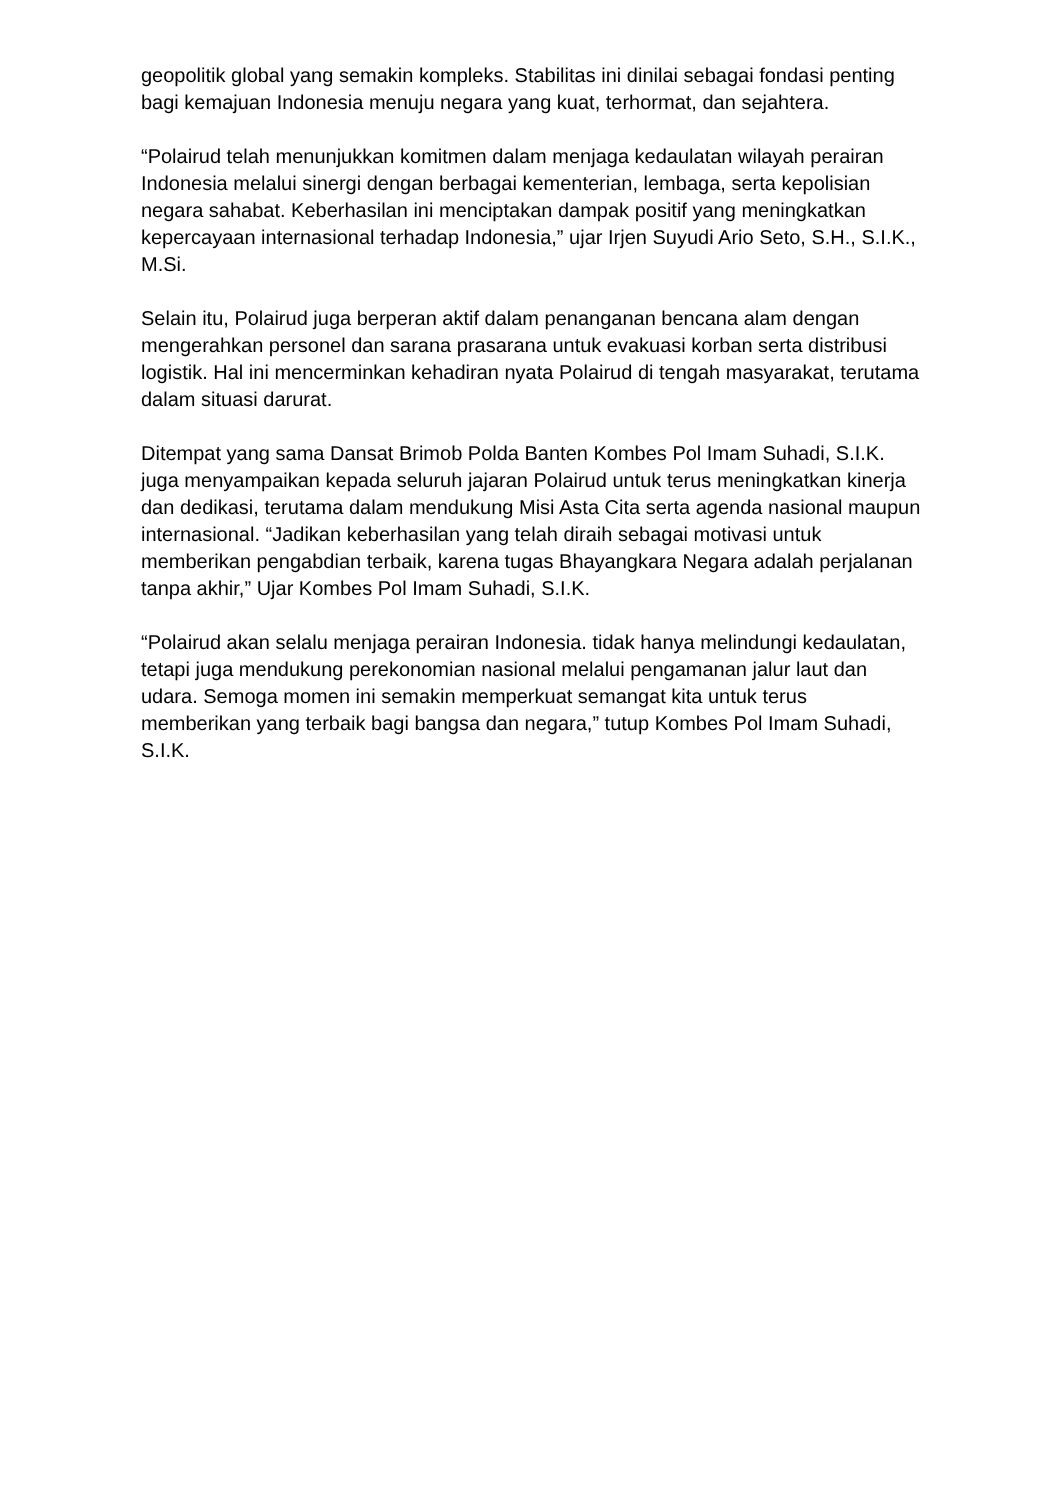geopolitik global yang semakin kompleks. Stabilitas ini dinilai sebagai fondasi penting bagi kemajuan Indonesia menuju negara yang kuat, terhormat, dan sejahtera.
“Polairud telah menunjukkan komitmen dalam menjaga kedaulatan wilayah perairan Indonesia melalui sinergi dengan berbagai kementerian, lembaga, serta kepolisian negara sahabat. Keberhasilan ini menciptakan dampak positif yang meningkatkan kepercayaan internasional terhadap Indonesia,” ujar Irjen Suyudi Ario Seto, S.H., S.I.K., M.Si.
Selain itu, Polairud juga berperan aktif dalam penanganan bencana alam dengan mengerahkan personel dan sarana prasarana untuk evakuasi korban serta distribusi logistik. Hal ini mencerminkan kehadiran nyata Polairud di tengah masyarakat, terutama dalam situasi darurat.
Ditempat yang sama Dansat Brimob Polda Banten Kombes Pol Imam Suhadi, S.I.K. juga menyampaikan kepada seluruh jajaran Polairud untuk terus meningkatkan kinerja dan dedikasi, terutama dalam mendukung Misi Asta Cita serta agenda nasional maupun internasional. “Jadikan keberhasilan yang telah diraih sebagai motivasi untuk memberikan pengabdian terbaik, karena tugas Bhayangkara Negara adalah perjalanan tanpa akhir,” Ujar Kombes Pol Imam Suhadi, S.I.K.
“Polairud akan selalu menjaga perairan Indonesia. tidak hanya melindungi kedaulatan, tetapi juga mendukung perekonomian nasional melalui pengamanan jalur laut dan udara. Semoga momen ini semakin memperkuat semangat kita untuk terus memberikan yang terbaik bagi bangsa dan negara,” tutup Kombes Pol Imam Suhadi, S.I.K.